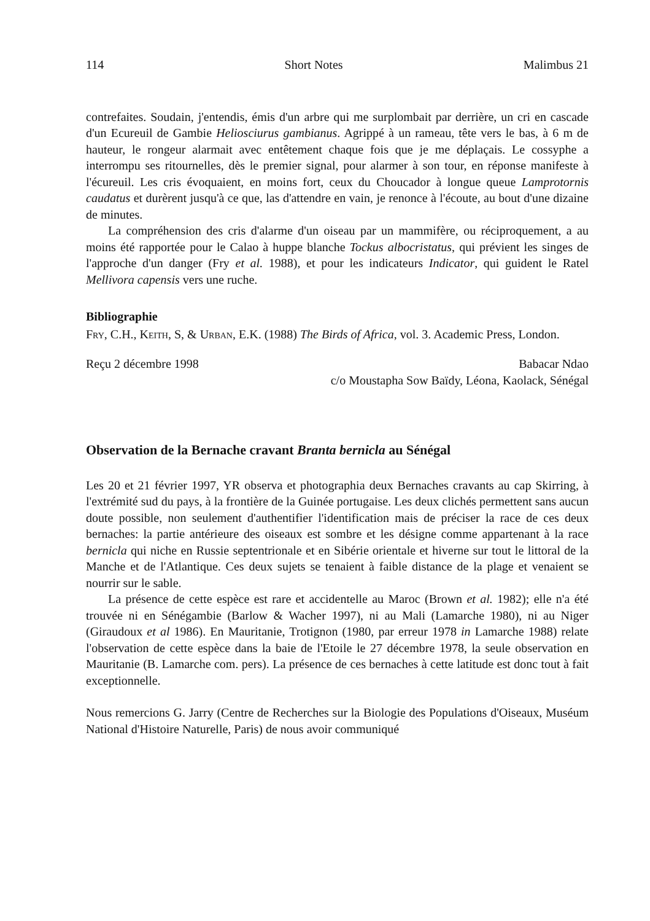114 Short Notes Malimbus 21
contrefaites. Soudain, j'entendis, émis d'un arbre qui me surplombait par derrière, un cri en cascade d'un Ecureuil de Gambie Heliosciurus gambianus. Agrippé à un rameau, tête vers le bas, à 6 m de hauteur, le rongeur alarmait avec entêtement chaque fois que je me déplaçais. Le cossyphe a interrompu ses ritournelles, dès le premier signal, pour alarmer à son tour, en réponse manifeste à l'écureuil. Les cris évoquaient, en moins fort, ceux du Choucador à longue queue Lamprotornis caudatus et durèrent jusqu'à ce que, las d'attendre en vain, je renonce à l'écoute, au bout d'une dizaine de minutes.
La compréhension des cris d'alarme d'un oiseau par un mammifère, ou réciproquement, a au moins été rapportée pour le Calao à huppe blanche Tockus albocristatus, qui prévient les singes de l'approche d'un danger (Fry et al. 1988), et pour les indicateurs Indicator, qui guident le Ratel Mellivora capensis vers une ruche.
Bibliographie
Fry, C.H., Keith, S, & Urban, E.K. (1988) The Birds of Africa, vol. 3. Academic Press, London.
Reçu 2 décembre 1998 Babacar Ndao
c/o Moustapha Sow Baïdy, Léona, Kaolack, Sénégal
Observation de la Bernache cravant Branta bernicla au Sénégal
Les 20 et 21 février 1997, YR observa et photographia deux Bernaches cravants au cap Skirring, à l'extrémité sud du pays, à la frontière de la Guinée portugaise. Les deux clichés permettent sans aucun doute possible, non seulement d'authentifier l'identification mais de préciser la race de ces deux bernaches: la partie antérieure des oiseaux est sombre et les désigne comme appartenant à la race bernicla qui niche en Russie septentrionale et en Sibérie orientale et hiverne sur tout le littoral de la Manche et de l'Atlantique. Ces deux sujets se tenaient à faible distance de la plage et venaient se nourrir sur le sable.
La présence de cette espèce est rare et accidentelle au Maroc (Brown et al. 1982); elle n'a été trouvée ni en Sénégambie (Barlow & Wacher 1997), ni au Mali (Lamarche 1980), ni au Niger (Giraudoux et al 1986). En Mauritanie, Trotignon (1980, par erreur 1978 in Lamarche 1988) relate l'observation de cette espèce dans la baie de l'Etoile le 27 décembre 1978, la seule observation en Mauritanie (B. Lamarche com. pers). La présence de ces bernaches à cette latitude est donc tout à fait exceptionnelle.
Nous remercions G. Jarry (Centre de Recherches sur la Biologie des Populations d'Oiseaux, Muséum National d'Histoire Naturelle, Paris) de nous avoir communiqué